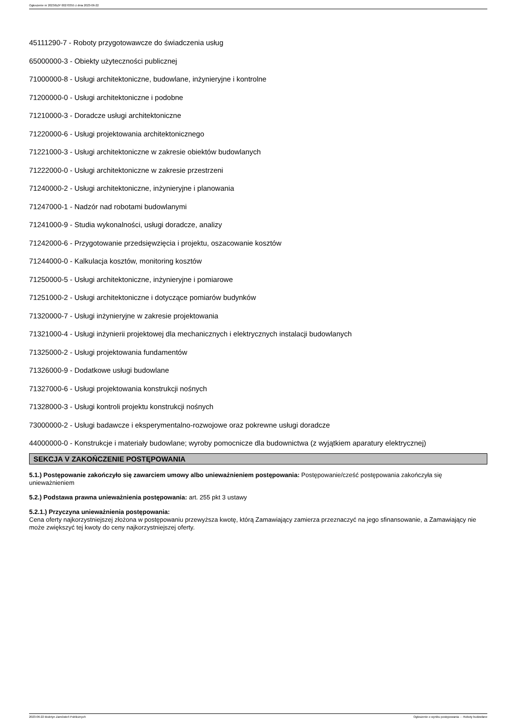Ogłoszenie nr 2023/BZP 00270355 z dnia 2023-06-22
45111290-7 - Roboty przygotowawcze do świadczenia usług
65000000-3 - Obiekty użyteczności publicznej
71000000-8 - Usługi architektoniczne, budowlane, inżynieryjne i kontrolne
71200000-0 - Usługi architektoniczne i podobne
71210000-3 - Doradcze usługi architektoniczne
71220000-6 - Usługi projektowania architektonicznego
71221000-3 - Usługi architektoniczne w zakresie obiektów budowlanych
71222000-0 - Usługi architektoniczne w zakresie przestrzeni
71240000-2 - Usługi architektoniczne, inżynieryjne i planowania
71247000-1 - Nadzór nad robotami budowlanymi
71241000-9 - Studia wykonalności, usługi doradcze, analizy
71242000-6 - Przygotowanie przedsięwzięcia i projektu, oszacowanie kosztów
71244000-0 - Kalkulacja kosztów, monitoring kosztów
71250000-5 - Usługi architektoniczne, inżynieryjne i pomiarowe
71251000-2 - Usługi architektoniczne i dotyczące pomiarów budynków
71320000-7 - Usługi inżynieryjne w zakresie projektowania
71321000-4 - Usługi inżynierii projektowej dla mechanicznych i elektrycznych instalacji budowlanych
71325000-2 - Usługi projektowania fundamentów
71326000-9 - Dodatkowe usługi budowlane
71327000-6 - Usługi projektowania konstrukcji nośnych
71328000-3 - Usługi kontroli projektu konstrukcji nośnych
73000000-2 - Usługi badawcze i eksperymentalno-rozwojowe oraz pokrewne usługi doradcze
44000000-0 - Konstrukcje i materiały budowlane; wyroby pomocnicze dla budownictwa (z wyjątkiem aparatury elektrycznej)
SEKCJA V ZAKOŃCZENIE POSTĘPOWANIA
5.1.) Postępowanie zakończyło się zawarciem umowy albo unieważnieniem postępowania: Postępowanie/cześć postępowania zakończyła się unieważnieniem
5.2.) Podstawa prawna unieważnienia postępowania: art. 255 pkt 3 ustawy
5.2.1.) Przyczyna unieważnienia postępowania:
Cena oferty najkorzystniejszej złożona w postępowaniu przewyższa kwotę, którą Zamawiający zamierza przeznaczyć na jego sfinansowanie, a Zamawiający nie może zwiększyć tej kwoty do ceny najkorzystniejszej oferty.
2023-06-22 Biuletyn Zamówień Publicznych Ogłoszenie o wyniku postępowania - - Roboty budowlane